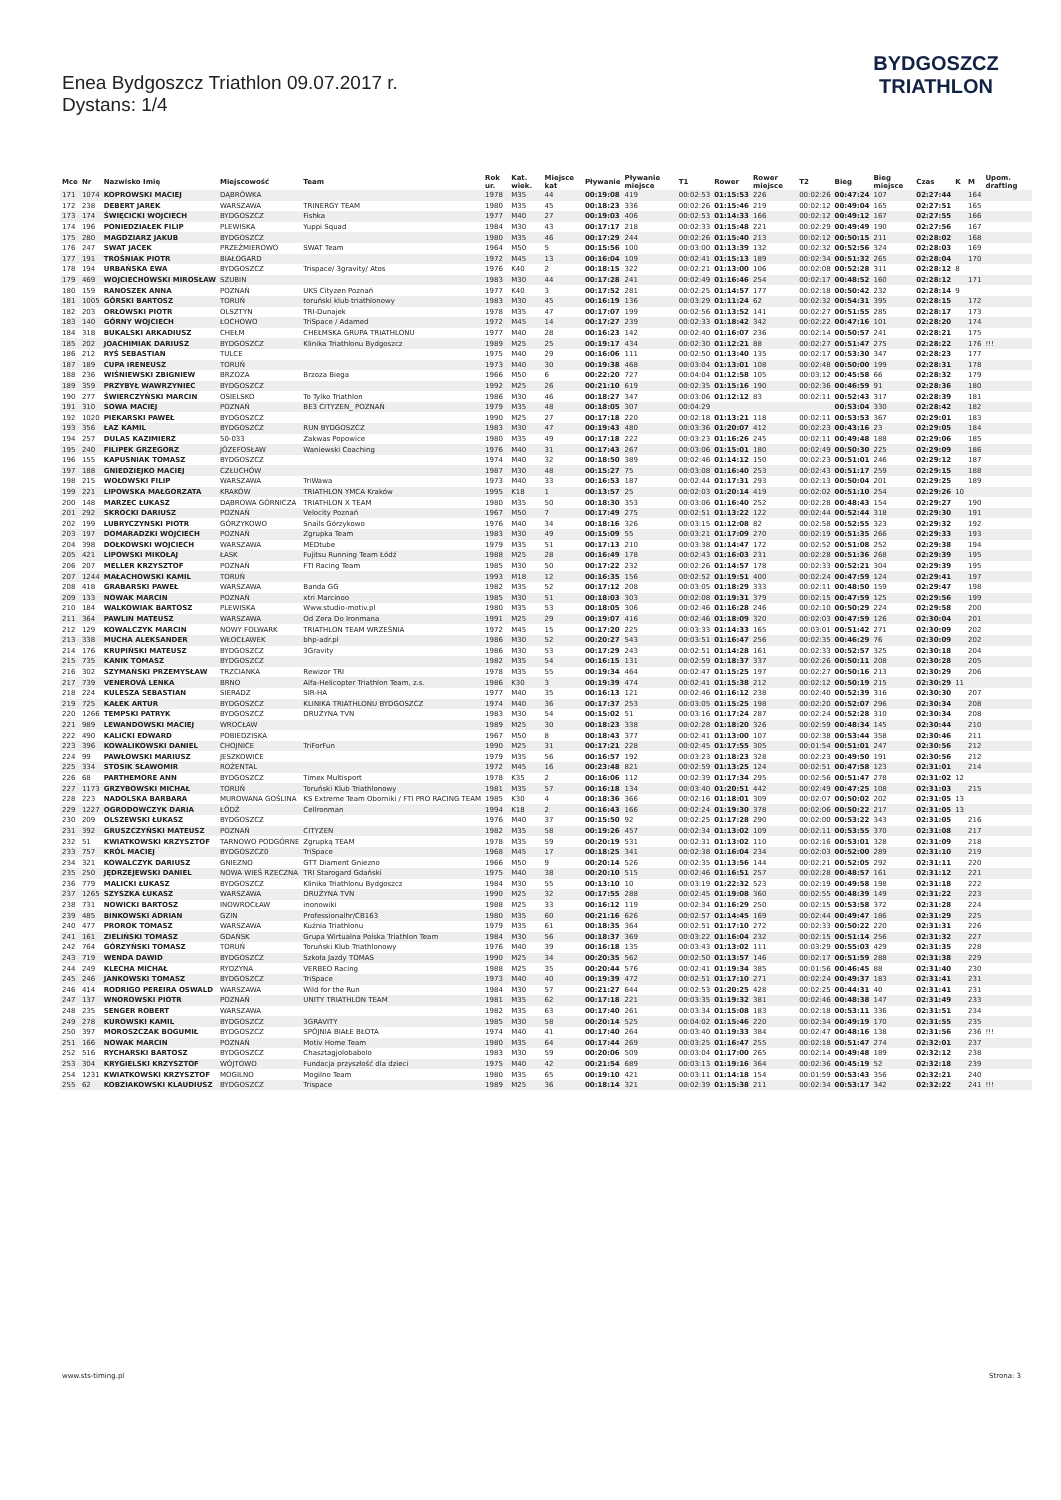Enea Bydgoszcz Triathlon 09.07.2017 r.
Dystans: 1/4
BYDGOSZCZ
TRIATHLON
| Mce | Nr | Nazwisko Imię | Miejscowość | Team | Rok ur. | Kat. wiek. | Miejsce kat | Pływanie | Pływanie miejsce | T1 | Rower | Rower miejsce | T2 | Bieg | Bieg miejsce | Czas | K | M | Upom. drafting |
| --- | --- | --- | --- | --- | --- | --- | --- | --- | --- | --- | --- | --- | --- | --- | --- | --- | --- | --- | --- |
| 171 | 1074 | KOPROWSKI MACIEJ | DĄBRÓWKA | | 1978 | M35 | 44 | 00:19:08 | 419 | 00:02:53 | 01:15:53 | 226 | 00:02:26 | 00:47:24 | 107 | 02:27:44 | | 164 | |
| 172 | 238 | DEBERT JAREK | WARSZAWA | TRINERGY TEAM | 1980 | M35 | 45 | 00:18:23 | 336 | 00:02:26 | 01:15:46 | 219 | 00:02:12 | 00:49:04 | 165 | 02:27:51 | | 165 | |
| 173 | 174 | ŚWIĘCICKI WOJCIECH | BYDGOSZCZ | Fishka | 1977 | M40 | 27 | 00:19:03 | 406 | 00:02:53 | 01:14:33 | 166 | 00:02:12 | 00:49:12 | 167 | 02:27:55 | | 166 | |
| 174 | 196 | PONIEDZIAŁEK FILIP | PLEWISKA | Yuppi Squad | 1984 | M30 | 43 | 00:17:17 | 218 | 00:02:33 | 01:15:48 | 221 | 00:02:29 | 00:49:49 | 190 | 02:27:56 | | 167 | |
| 175 | 280 | MAGDZIARZ JAKUB | BYDGOSZCZ | | 1980 | M35 | 46 | 00:17:29 | 244 | 00:02:26 | 01:15:40 | 213 | 00:02:12 | 00:50:15 | 211 | 02:28:02 | | 168 | |
| 176 | 247 | SWAT JACEK | PRZEŹMIEROWO | SWAT Team | 1964 | M50 | 5 | 00:15:56 | 100 | 00:03:00 | 01:13:39 | 132 | 00:02:32 | 00:52:56 | 324 | 02:28:03 | | 169 | |
| 177 | 191 | TROŚNIAK PIOTR | BIAŁOGARD | | 1972 | M45 | 13 | 00:16:04 | 109 | 00:02:41 | 01:15:13 | 189 | 00:02:34 | 00:51:32 | 265 | 02:28:04 | | 170 | |
| 178 | 194 | URBAŃSKA EWA | BYDGOSZCZ | Trispace/ 3gravity/ Atos | 1976 | K40 | 2 | 00:18:15 | 322 | 00:02:21 | 01:13:00 | 106 | 00:02:08 | 00:52:28 | 311 | 02:28:12 | 8 | | |
| 179 | 469 | WOJCIECHOWSKI MIROSŁAW | SZUBIN | | 1983 | M30 | 44 | 00:17:28 | 241 | 00:02:49 | 01:16:46 | 254 | 00:02:17 | 00:48:52 | 160 | 02:28:12 | | 171 | |
| 180 | 159 | RANOSZEK ANNA | POZNAŃ | UKS Cityzen Poznań | 1977 | K40 | 3 | 00:17:52 | 281 | 00:02:25 | 01:14:57 | 177 | 00:02:18 | 00:50:42 | 232 | 02:28:14 | 9 | | |
| 181 | 1005 | GÓRSKI BARTOSZ | TORUŃ | toruński klub triathlonowy | 1983 | M30 | 45 | 00:16:19 | 136 | 00:03:29 | 01:11:24 | 62 | 00:02:32 | 00:54:31 | 395 | 02:28:15 | | 172 | |
| 182 | 203 | ORŁOWSKI PIOTR | OLSZTYN | TRI-Dunajek | 1978 | M35 | 47 | 00:17:07 | 199 | 00:02:56 | 01:13:52 | 141 | 00:02:27 | 00:51:55 | 285 | 02:28:17 | | 173 | |
| 183 | 140 | GÓRNY WOJCIECH | ŁOCHOWO | TriSpace / Adamed | 1972 | M45 | 14 | 00:17:27 | 239 | 00:02:33 | 01:18:42 | 342 | 00:02:22 | 00:47:16 | 101 | 02:28:20 | | 174 | |
| 184 | 318 | BUKALSKI ARKADIUSZ | CHEŁM | CHEŁMSKA GRUPA TRIATHLONU | 1977 | M40 | 28 | 00:16:23 | 142 | 00:02:40 | 01:16:07 | 236 | 00:02:14 | 00:50:57 | 241 | 02:28:21 | | 175 | |
| 185 | 202 | JOACHIMIAK DARIUSZ | BYDGOSZCZ | Klinika Triathlonu Bydgoszcz | 1989 | M25 | 25 | 00:19:17 | 434 | 00:02:30 | 01:12:21 | 88 | 00:02:27 | 00:51:47 | 275 | 02:28:22 | | 176 | !!! |
| 186 | 212 | RYŚ SEBASTIAN | TULCE | | 1975 | M40 | 29 | 00:16:06 | 111 | 00:02:50 | 01:13:40 | 135 | 00:02:17 | 00:53:30 | 347 | 02:28:23 | | 177 | |
| 187 | 189 | CUPA IRENEUSZ | TORUŃ | | 1973 | M40 | 30 | 00:19:38 | 468 | 00:03:04 | 01:13:01 | 108 | 00:02:48 | 00:50:00 | 199 | 02:28:31 | | 178 | |
| 188 | 236 | WIŚNIEWSKI ZBIGNIEW | BRZOZA | Brzoza Biega | 1966 | M50 | 6 | 00:22:20 | 727 | 00:04:04 | 01:12:58 | 105 | 00:03:12 | 00:45:58 | 66 | 02:28:32 | | 179 | |
| 189 | 359 | PRZYBYŁ WAWRZYNIEC | BYDGOSZCZ | | 1992 | M25 | 26 | 00:21:10 | 619 | 00:02:35 | 01:15:16 | 190 | 00:02:36 | 00:46:59 | 91 | 02:28:36 | | 180 | |
| 190 | 277 | ŚWIERCZYŃSKI MARCIN | OSIELSKO | To Tylko Triathlon | 1986 | M30 | 46 | 00:18:27 | 347 | 00:03:06 | 01:12:12 | 83 | 00:02:11 | 00:52:43 | 317 | 02:28:39 | | 181 | |
| 191 | 310 | SOWA MACIEJ | POZNAŃ | BE3 CITYZEN_ POZNAŃ | 1979 | M35 | 48 | 00:18:05 | 307 | 00:04:29 | | | | 00:53:04 | 330 | 02:28:42 | | 182 | |
| 192 | 1020 | PIEKARSKI PAWEŁ | BYDGOSZCZ | | 1990 | M25 | 27 | 00:17:18 | 220 | 00:02:18 | 01:13:21 | 118 | 00:02:11 | 00:53:53 | 367 | 02:29:01 | | 183 | |
| 193 | 356 | ŁAZ KAMIL | BYDGOSZCZ | RUN BYDGOSZCZ | 1983 | M30 | 47 | 00:19:43 | 480 | 00:03:36 | 01:20:07 | 412 | 00:02:23 | 00:43:16 | 23 | 02:29:05 | | 184 | |
| 194 | 257 | DULAS KAZIMIERZ | 50-033 | Zakwas Popowice | 1980 | M35 | 49 | 00:17:18 | 222 | 00:03:23 | 01:16:26 | 245 | 00:02:11 | 00:49:48 | 188 | 02:29:06 | | 185 | |
| 195 | 240 | FILIPEK GRZEGORZ | JÓZEFOSŁAW | Waniewski Coaching | 1976 | M40 | 31 | 00:17:43 | 267 | 00:03:06 | 01:15:01 | 180 | 00:02:49 | 00:50:30 | 225 | 02:29:09 | | 186 | |
| 196 | 155 | KAPUSNIAK TOMASZ | BYDGOSZCZ | | 1974 | M40 | 32 | 00:18:50 | 389 | 00:02:46 | 01:14:12 | 150 | 00:02:23 | 00:51:01 | 246 | 02:29:12 | | 187 | |
| 197 | 188 | GNIEDZIEJKO MACIEJ | CZŁUCHÓW | | 1987 | M30 | 48 | 00:15:27 | 75 | 00:03:08 | 01:16:40 | 253 | 00:02:43 | 00:51:17 | 259 | 02:29:15 | | 188 | |
| 198 | 215 | WOŁOWSKI FILIP | WARSZAWA | TriWawa | 1973 | M40 | 33 | 00:16:53 | 187 | 00:02:44 | 01:17:31 | 293 | 00:02:13 | 00:50:04 | 201 | 02:29:25 | | 189 | |
| 199 | 221 | LIPOWSKA MAŁGORZATA | KRAKÓW | TRIATHLON YMCA Kraków | 1995 | K18 | 1 | 00:13:57 | 25 | 00:02:03 | 01:20:14 | 419 | 00:02:02 | 00:51:10 | 254 | 02:29:26 | 10 | | |
| 200 | 148 | MARZEC ŁUKASZ | DĄBROWA GÓRNICZA | TRIATHLON X TEAM | 1980 | M35 | 50 | 00:18:30 | 353 | 00:03:06 | 01:16:40 | 252 | 00:02:28 | 00:48:43 | 154 | 02:29:27 | | 190 | |
| 201 | 292 | SKROCKI DARIUSZ | POZNAŃ | Velocity Poznań | 1967 | M50 | 7 | 00:17:49 | 275 | 00:02:51 | 01:13:22 | 122 | 00:02:44 | 00:52:44 | 318 | 02:29:30 | | 191 | |
| 202 | 199 | LUBRYCZYNSKI PIOTR | GÓRZYKOWO | Snails Górzykowo | 1976 | M40 | 34 | 00:18:16 | 326 | 00:03:15 | 01:12:08 | 82 | 00:02:58 | 00:52:55 | 323 | 02:29:32 | | 192 | |
| 203 | 197 | DOMARADZKI WOJCIECH | POZNAŃ | Zgrupka Team | 1983 | M30 | 49 | 00:15:09 | 55 | 00:03:21 | 01:17:09 | 270 | 00:02:19 | 00:51:35 | 266 | 02:29:33 | | 193 | |
| 204 | 398 | DOŁKOWSKI WOJCIECH | WARSZAWA | MEDtube | 1979 | M35 | 51 | 00:17:13 | 210 | 00:03:38 | 01:14:47 | 172 | 00:02:52 | 00:51:08 | 252 | 02:29:38 | | 194 | |
| 205 | 421 | LIPOWSKI MIKOŁAJ | ŁASK | Fujitsu Running Team Łódź | 1988 | M25 | 28 | 00:16:49 | 178 | 00:02:43 | 01:16:03 | 231 | 00:02:28 | 00:51:36 | 268 | 02:29:39 | | 195 | |
| 206 | 207 | MELLER KRZYSZTOF | POZNAŃ | FTI Racing Team | 1985 | M30 | 50 | 00:17:22 | 232 | 00:02:26 | 01:14:57 | 178 | 00:02:33 | 00:52:21 | 304 | 02:29:39 | | 195 | |
| 207 | 1244 | MAŁACHOWSKI KAMIL | TORUŃ | | 1993 | M18 | 12 | 00:16:35 | 156 | 00:02:52 | 01:19:51 | 400 | 00:02:24 | 00:47:59 | 124 | 02:29:41 | | 197 | |
| 208 | 418 | GRABARSKI PAWEŁ | WARSZAWA | Banda GG | 1982 | M35 | 52 | 00:17:12 | 208 | 00:03:05 | 01:18:29 | 333 | 00:02:11 | 00:48:50 | 159 | 02:29:47 | | 198 | |
| 209 | 133 | NOWAK MARCIN | POZNAŃ | xtri Marcinoo | 1985 | M30 | 51 | 00:18:03 | 303 | 00:02:08 | 01:19:31 | 379 | 00:02:15 | 00:47:59 | 125 | 02:29:56 | | 199 | |
| 210 | 184 | WALKOWIAK BARTOSZ | PLEWISKA | Www.studio-motiv.pl | 1980 | M35 | 53 | 00:18:05 | 306 | 00:02:46 | 01:16:28 | 246 | 00:02:10 | 00:50:29 | 224 | 02:29:58 | | 200 | |
| 211 | 364 | PAWLIN MATEUSZ | WARSZAWA | Od Zera Do Ironmana | 1991 | M25 | 29 | 00:19:07 | 416 | 00:02:46 | 01:18:09 | 320 | 00:02:03 | 00:47:59 | 126 | 02:30:04 | | 201 | |
| 212 | 129 | KOWALCZYK MARCIN | NOWY FOLWARK | TRIATHLON TEAM WRZEŚNIA | 1972 | M45 | 15 | 00:17:20 | 225 | 00:03:33 | 01:14:33 | 165 | 00:03:01 | 00:51:42 | 271 | 02:30:09 | | 202 | |
| 213 | 338 | MUCHA ALEKSANDER | WŁOCŁAWEK | bhp-adr.pl | 1986 | M30 | 52 | 00:20:27 | 543 | 00:03:51 | 01:16:47 | 256 | 00:02:35 | 00:46:29 | 76 | 02:30:09 | | 202 | |
| 214 | 176 | KRUPIŃSKI MATEUSZ | BYDGOSZCZ | 3Gravity | 1986 | M30 | 53 | 00:17:29 | 243 | 00:02:51 | 01:14:28 | 161 | 00:02:33 | 00:52:57 | 325 | 02:30:18 | | 204 | |
| 215 | 735 | KANIK TOMASZ | BYDGOSZCZ | | 1982 | M35 | 54 | 00:16:15 | 131 | 00:02:59 | 01:18:37 | 337 | 00:02:26 | 00:50:11 | 208 | 02:30:28 | | 205 | |
| 216 | 302 | SZYMAŃSKI PRZEMYSŁAW | TRZCIANKA | Rewizor TRI | 1978 | M35 | 55 | 00:19:34 | 464 | 00:02:47 | 01:15:25 | 197 | 00:02:27 | 00:50:16 | 213 | 02:30:29 | | 206 | |
| 217 | 739 | VENEROVÁ LENKA | BRNO | Alfa-Helicopter Triathlon Team, z.s. | 1986 | K30 | 3 | 00:19:39 | 474 | 00:02:41 | 01:15:38 | 212 | 00:02:12 | 00:50:19 | 215 | 02:30:29 | 11 | | |
| 218 | 224 | KULESZA SEBASTIAN | SIERADZ | SIR-HA | 1977 | M40 | 35 | 00:16:13 | 121 | 00:02:46 | 01:16:12 | 238 | 00:02:40 | 00:52:39 | 316 | 02:30:30 | | 207 | |
| 219 | 725 | KAŁEK ARTUR | BYDGOSZCZ | KLINIKA TRIATHLONU BYDGOSZCZ | 1974 | M40 | 36 | 00:17:37 | 253 | 00:03:05 | 01:15:25 | 198 | 00:02:20 | 00:52:07 | 296 | 02:30:34 | | 208 | |
| 220 | 1266 | TEMPSKI PATRYK | BYDGOSZCZ | DRUŻYNA TVN | 1983 | M30 | 54 | 00:15:02 | 51 | 00:03:16 | 01:17:24 | 287 | 00:02:24 | 00:52:28 | 310 | 02:30:34 | | 208 | |
| 221 | 989 | LEWANDOWSKI MACIEJ | WROCŁAW | | 1989 | M25 | 30 | 00:18:23 | 338 | 00:02:28 | 01:18:20 | 326 | 00:02:59 | 00:48:34 | 145 | 02:30:44 | | 210 | |
| 222 | 490 | KALICKI EDWARD | POBIEDZISKA | | 1967 | M50 | 8 | 00:18:43 | 377 | 00:02:41 | 01:13:00 | 107 | 00:02:38 | 00:53:44 | 358 | 02:30:46 | | 211 | |
| 223 | 396 | KOWALIKOWSKI DANIEL | CHOJNICE | TriForFun | 1990 | M25 | 31 | 00:17:21 | 228 | 00:02:45 | 01:17:55 | 305 | 00:01:54 | 00:51:01 | 247 | 02:30:56 | | 212 | |
| 224 | 99 | PAWŁOWSKI MARIUSZ | JESZKOWICE | | 1979 | M35 | 56 | 00:16:57 | 192 | 00:03:23 | 01:18:23 | 328 | 00:02:23 | 00:49:50 | 191 | 02:30:56 | | 212 | |
| 225 | 334 | STOSIK SŁAWOMIR | ROŻENTAL | | 1972 | M45 | 16 | 00:23:48 | 821 | 00:02:59 | 01:13:25 | 124 | 00:02:51 | 00:47:58 | 123 | 02:31:01 | | 214 | |
| 226 | 68 | PARTHEMORE ANN | BYDGOSZCZ | Timex Multisport | 1978 | K35 | 2 | 00:16:06 | 112 | 00:02:39 | 01:17:34 | 295 | 00:02:56 | 00:51:47 | 278 | 02:31:02 | 12 | | |
| 227 | 1173 | GRZYBOWSKI MICHAŁ | TORUŃ | Toruński Klub Triathlonowy | 1981 | M35 | 57 | 00:16:18 | 134 | 00:03:40 | 01:20:51 | 442 | 00:02:49 | 00:47:25 | 108 | 02:31:03 | | 215 | |
| 228 | 223 | NADOLSKA BARBARA | MUROWANA GOŚLINA | KS Extreme Team Oborniki / FTI PRO RACING TEAM | 1985 | K30 | 4 | 00:18:36 | 366 | 00:02:16 | 01:18:01 | 309 | 00:02:07 | 00:50:02 | 202 | 02:31:05 | 13 | | |
| 229 | 1227 | OGRODOWCZYK DARIA | ŁÓDŹ | Cellronman | 1994 | K18 | 2 | 00:16:43 | 166 | 00:02:24 | 01:19:30 | 378 | 00:02:06 | 00:50:22 | 217 | 02:31:05 | 13 | | |
| 230 | 209 | OLSZEWSKI ŁUKASZ | BYDGOSZCZ | | 1976 | M40 | 37 | 00:15:50 | 92 | 00:02:25 | 01:17:28 | 290 | 00:02:00 | 00:53:22 | 343 | 02:31:05 | | 216 | |
| 231 | 392 | GRUSZCZYŃSKI MATEUSZ | POZNAŃ | CITYZEN | 1982 | M35 | 58 | 00:19:26 | 457 | 00:02:34 | 01:13:02 | 109 | 00:02:11 | 00:53:55 | 370 | 02:31:08 | | 217 | |
| 232 | 51 | KWIATKOWSKI KRZYSZTOF | TARNOWO PODGÓRNE | Zgrupką TEAM | 1978 | M35 | 59 | 00:20:19 | 531 | 00:02:31 | 01:13:02 | 110 | 00:02:16 | 00:53:01 | 328 | 02:31:09 | | 218 | |
| 233 | 757 | KRÓL MACIEJ | BYDGOSZCZ0 | TriSpace | 1968 | M45 | 17 | 00:18:25 | 341 | 00:02:38 | 01:16:04 | 234 | 00:02:03 | 00:52:00 | 289 | 02:31:10 | | 219 | |
| 234 | 321 | KOWALCZYK DARIUSZ | GNIEZNO | GTT Diament Gniezno | 1966 | M50 | 9 | 00:20:14 | 526 | 00:02:35 | 01:13:56 | 144 | 00:02:21 | 00:52:05 | 292 | 02:31:11 | | 220 | |
| 235 | 250 | JĘDRZEJEWSKI DANIEL | NOWA WIEŚ RZECZNA | TRI Starogard Gdański | 1975 | M40 | 38 | 00:20:10 | 515 | 00:02:46 | 01:16:51 | 257 | 00:02:28 | 00:48:57 | 161 | 02:31:12 | | 221 | |
| 236 | 779 | MALICKI ŁUKASZ | BYDGOSZCZ | Klinika Triathlonu Bydgoszcz | 1984 | M30 | 55 | 00:13:10 | 10 | 00:03:19 | 01:22:32 | 523 | 00:02:19 | 00:49:58 | 198 | 02:31:18 | | 222 | |
| 237 | 1265 | SZYSZKA ŁUKASZ | WARSZAWA | DRUŻYNA TVN | 1990 | M25 | 32 | 00:17:55 | 288 | 00:02:45 | 01:19:08 | 360 | 00:02:55 | 00:48:39 | 149 | 02:31:22 | | 223 | |
| 238 | 731 | NOWICKI BARTOSZ | INOWROCŁAW | inonowiki | 1988 | M25 | 33 | 00:16:12 | 119 | 00:02:34 | 01:16:29 | 250 | 00:02:15 | 00:53:58 | 372 | 02:31:28 | | 224 | |
| 239 | 485 | BINKOWSKI ADRIAN | GZIN | Professionalhr/CB163 | 1980 | M35 | 60 | 00:21:16 | 626 | 00:02:57 | 01:14:45 | 169 | 00:02:44 | 00:49:47 | 186 | 02:31:29 | | 225 | |
| 240 | 477 | PROROK TOMASZ | WARSZAWA | Kuźnia Triathlonu | 1979 | M35 | 61 | 00:18:35 | 364 | 00:02:51 | 01:17:10 | 272 | 00:02:33 | 00:50:22 | 220 | 02:31:31 | | 226 | |
| 241 | 161 | ZIELIŃSKI TOMASZ | GDAŃSK | Grupa Wirtualna Polska Triathlon Team | 1984 | M30 | 56 | 00:18:37 | 369 | 00:03:22 | 01:16:04 | 232 | 00:02:15 | 00:51:14 | 256 | 02:31:32 | | 227 | |
| 242 | 764 | GÓRZYŃSKI TOMASZ | TORUŃ | Toruński Klub Triathlonowy | 1976 | M40 | 39 | 00:16:18 | 135 | 00:03:43 | 01:13:02 | 111 | 00:03:29 | 00:55:03 | 429 | 02:31:35 | | 228 | |
| 243 | 719 | WENDA DAWID | BYDGOSZCZ | Szkoła Jazdy TOMAS | 1990 | M25 | 34 | 00:20:35 | 562 | 00:02:50 | 01:13:57 | 146 | 00:02:17 | 00:51:59 | 288 | 02:31:38 | | 229 | |
| 244 | 249 | KLECHA MICHAŁ | RYDZYNA | VERBEO Racing | 1988 | M25 | 35 | 00:20:44 | 576 | 00:02:41 | 01:19:34 | 385 | 00:01:56 | 00:46:45 | 88 | 02:31:40 | | 230 | |
| 245 | 246 | JANKOWSKI TOMASZ | BYDGOSZCZ | TriSpace | 1973 | M40 | 40 | 00:19:39 | 472 | 00:02:51 | 01:17:10 | 271 | 00:02:24 | 00:49:37 | 183 | 02:31:41 | | 231 | |
| 246 | 414 | RODRIGO PEREIRA OSWALD | WARSZAWA | Wild for the Run | 1984 | M30 | 57 | 00:21:27 | 644 | 00:02:53 | 01:20:25 | 428 | 00:02:25 | 00:44:31 | 40 | 02:31:41 | | 231 | |
| 247 | 137 | WNOROWSKI PIOTR | POZNAŃ | UNITY TRIATHLON TEAM | 1981 | M35 | 62 | 00:17:18 | 221 | 00:03:35 | 01:19:32 | 381 | 00:02:46 | 00:48:38 | 147 | 02:31:49 | | 233 | |
| 248 | 235 | SENGER ROBERT | WARSZAWA | | 1982 | M35 | 63 | 00:17:40 | 261 | 00:03:34 | 01:15:08 | 183 | 00:02:18 | 00:53:11 | 336 | 02:31:51 | | 234 | |
| 249 | 278 | KUROWSKI KAMIL | BYDGOSZCZ | 3GRAVITY | 1985 | M30 | 58 | 00:20:14 | 525 | 00:04:02 | 01:15:46 | 220 | 00:02:34 | 00:49:19 | 170 | 02:31:55 | | 235 | |
| 250 | 397 | MOROSZCZAK BOGUMIŁ | BYDGOSZCZ | SPÓJNIA BIAŁE BŁOTA | 1974 | M40 | 41 | 00:17:40 | 264 | 00:03:40 | 01:19:33 | 384 | 00:02:47 | 00:48:16 | 138 | 02:31:56 | | 236 | !!! |
| 251 | 166 | NOWAK MARCIN | POZNAŃ | Motiv Home Team | 1980 | M35 | 64 | 00:17:44 | 269 | 00:03:25 | 01:16:47 | 255 | 00:02:18 | 00:51:47 | 274 | 02:32:01 | | 237 | |
| 252 | 516 | RYCHARSKI BARTOSZ | BYDGOSZCZ | Chasztagjolobabolo | 1983 | M30 | 59 | 00:20:06 | 509 | 00:03:04 | 01:17:00 | 265 | 00:02:14 | 00:49:48 | 189 | 02:32:12 | | 238 | |
| 253 | 304 | KRYGIELSKI KRZYSZTOF | WÓJTOWO | Fundacja przyszłość dla dzieci | 1975 | M40 | 42 | 00:21:54 | 689 | 00:03:13 | 01:19:16 | 364 | 00:02:36 | 00:45:19 | 52 | 02:32:18 | | 239 | |
| 254 | 1231 | KWIATKOWSKI KRZYSZTOF | MOGILNO | Mogilno Team | 1980 | M35 | 65 | 00:19:10 | 421 | 00:03:11 | 01:14:18 | 154 | 00:01:59 | 00:53:43 | 356 | 02:32:21 | | 240 | |
| 255 | 62 | KOBZIAKOWSKI KLAUDIUSZ | BYDGOSZCZ | Trispace | 1989 | M25 | 36 | 00:18:14 | 321 | 00:02:39 | 01:15:38 | 211 | 00:02:34 | 00:53:17 | 342 | 02:32:22 | | 241 | !!! |
www.sts-timing.pl Strona: 3